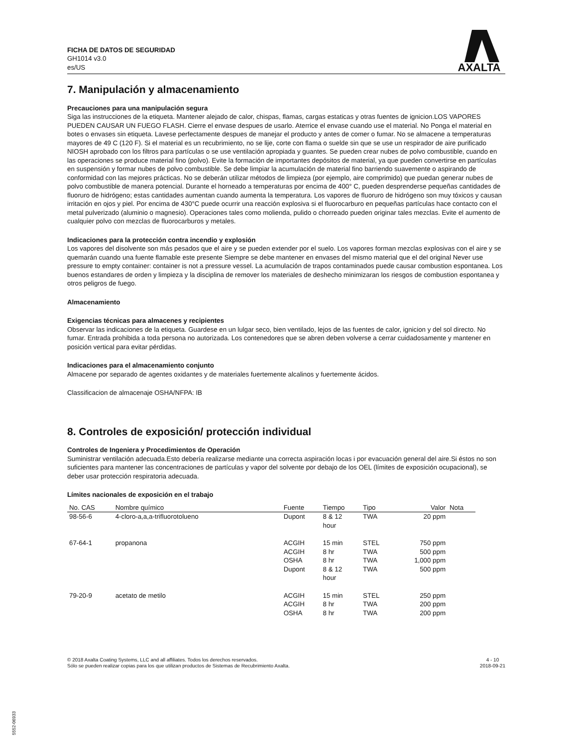FICHA DE DATOS DE SEGURIDAD
GH1014 v3.0
es/US
AXALTA
7. Manipulación y almacenamiento
Precauciones para una manipulación segura
Siga las instrucciones de la etiqueta. Mantener alejado de calor, chispas, flamas, cargas estaticas y otras fuentes de ignicion.LOS VAPORES PUEDEN CAUSAR UN FUEGO FLASH. Cierre el envase despues de usarlo. Aterrice el envase cuando use el material. No Ponga el material en botes o envases sin etiqueta. Lavese perfectamente despues de manejar el producto y antes de comer o fumar. No se almacene a temperaturas mayores de 49 C (120 F). Si el material es un recubrimiento, no se lije, corte con flama o suelde sin que se use un respirador de aire purificado NIOSH aprobado con los filtros para partículas o se use ventilación apropiada y guantes. Se pueden crear nubes de polvo combustible, cuando en las operaciones se produce material fino (polvo). Evite la formación de importantes depósitos de material, ya que pueden convertirse en partículas en suspensión y formar nubes de polvo combustible. Se debe limpiar la acumulación de material fino barriendo suavemente o aspirando de conformidad con las mejores prácticas. No se deberán utilizar métodos de limpieza (por ejemplo, aire comprimido) que puedan generar nubes de polvo combustible de manera potencial. Durante el horneado a temperaturas por encima de 400° C, pueden desprenderse pequeñas cantidades de fluoruro de hidrógeno; estas cantidades aumentan cuando aumenta la temperatura. Los vapores de fluoruro de hidrógeno son muy tóxicos y causan irritación en ojos y piel. Por encima de 430°C puede ocurrir una reacción explosiva si el fluorocarburo en pequeñas partículas hace contacto con el metal pulverizado (aluminio o magnesio). Operaciones tales como molienda, pulido o chorreado pueden originar tales mezclas. Evite el aumento de cualquier polvo con mezclas de fluorocarburos y metales.
Indicaciones para la protección contra incendio y explosión
Los vapores del disolvente son más pesados que el aire y se pueden extender por el suelo. Los vapores forman mezclas explosivas con el aire y se quemarán cuando una fuente flamable este presente Siempre se debe mantener en envases del mismo material que el del original Never use pressure to empty container: container is not a pressure vessel. La acumulación de trapos contaminados puede causar combustion espontanea. Los buenos estandares de orden y limpieza y la disciplina de remover los materiales de deshecho minimizaran los riesgos de combustion espontanea y otros peligros de fuego.
Almacenamiento
Exigencias técnicas para almacenes y recipientes
Observar las indicaciones de la etiqueta. Guardese en un lulgar seco, bien ventilado, lejos de las fuentes de calor, ignicion y del sol directo. No fumar. Entrada prohibida a toda persona no autorizada. Los contenedores que se abren deben volverse a cerrar cuidadosamente y mantener en posición vertical para evitar pérdidas.
Indicaciones para el almacenamiento conjunto
Almacene por separado de agentes oxidantes y de materiales fuertemente alcalinos y fuertemente ácidos.
Classificacion de almacenaje OSHA/NFPA: IB
8. Controles de exposición/ protección individual
Controles de Ingeniera y Procedimientos de Operación
Suministrar ventilación adecuada.Esto debería realizarse mediante una correcta aspiración locas i por evacuación general del aire.Si éstos no son suficientes para mantener las concentraciones de partículas y vapor del solvente por debajo de los OEL (límites de exposición ocupacional), se deber usar protección respiratoria adecuada.
Límites nacionales de exposición en el trabajo
| No. CAS | Nombre químico | Fuente | Tiempo | Tipo | Valor | Nota |
| --- | --- | --- | --- | --- | --- | --- |
| 98-56-6 | 4-cloro-a,a,a-trifluorotolueno | Dupont | 8 & 12 hour | TWA | 20 ppm | |
| 67-64-1 | propanona | ACGIH ACGIH OSHA Dupont | 15 min 8 hr 8 hr 8 & 12 hour | STEL TWA TWA TWA | 750 ppm 500 ppm 1,000 ppm 500 ppm | |
| 79-20-9 | acetato de metilo | ACGIH ACGIH OSHA | 15 min 8 hr 8 hr | STEL TWA TWA | 250 ppm 200 ppm 200 ppm | |
© 2018 Axalta Coating Systems, LLC and all affiliates. Todos los derechos reservados.
Sólo se pueden realizar copias para los que utilizan productos de Sistemas de Recubrimiento Axalta.
4 - 10
2018-09-21
5552-06933